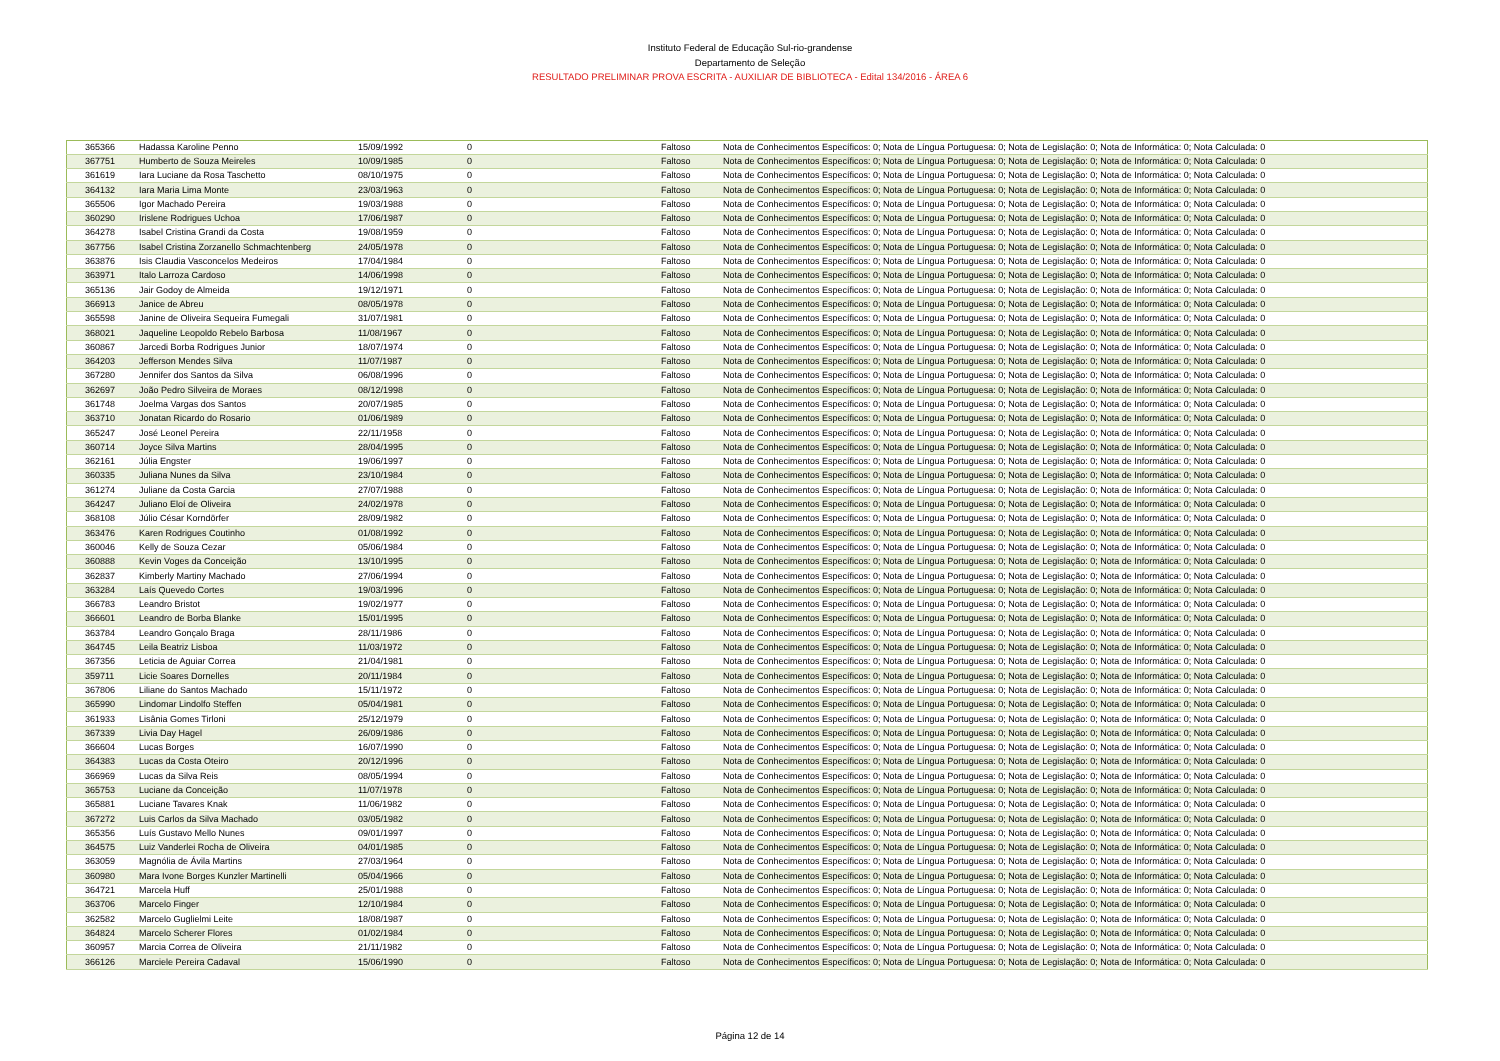Instituto Federal de Educação Sul-rio-grandense
Departamento de Seleção
RESULTADO PRELIMINAR PROVA ESCRITA - AUXILIAR DE BIBLIOTECA - Edital 134/2016 - ÁREA 6
| 365366 | Hadassa Karoline Penno | 15/09/1992 | 0 | Faltoso | Nota de Conhecimentos Específicos: 0; Nota de Língua Portuguesa: 0; Nota de Legislação: 0; Nota de Informática: 0; Nota Calculada: 0 |
| 367751 | Humberto de Souza Meireles | 10/09/1985 | 0 | Faltoso | Nota de Conhecimentos Específicos: 0; Nota de Língua Portuguesa: 0; Nota de Legislação: 0; Nota de Informática: 0; Nota Calculada: 0 |
| 361619 | Iara Luciane da Rosa Taschetto | 08/10/1975 | 0 | Faltoso | Nota de Conhecimentos Específicos: 0; Nota de Língua Portuguesa: 0; Nota de Legislação: 0; Nota de Informática: 0; Nota Calculada: 0 |
| 364132 | Iara Maria Lima Monte | 23/03/1963 | 0 | Faltoso | Nota de Conhecimentos Específicos: 0; Nota de Língua Portuguesa: 0; Nota de Legislação: 0; Nota de Informática: 0; Nota Calculada: 0 |
| 365506 | Igor Machado Pereira | 19/03/1988 | 0 | Faltoso | Nota de Conhecimentos Específicos: 0; Nota de Língua Portuguesa: 0; Nota de Legislação: 0; Nota de Informática: 0; Nota Calculada: 0 |
| 360290 | Irislene Rodrigues Uchoa | 17/06/1987 | 0 | Faltoso | Nota de Conhecimentos Específicos: 0; Nota de Língua Portuguesa: 0; Nota de Legislação: 0; Nota de Informática: 0; Nota Calculada: 0 |
| 364278 | Isabel Cristina Grandi da Costa | 19/08/1959 | 0 | Faltoso | Nota de Conhecimentos Específicos: 0; Nota de Língua Portuguesa: 0; Nota de Legislação: 0; Nota de Informática: 0; Nota Calculada: 0 |
| 367756 | Isabel Cristina Zorzanello Schmachtenberg | 24/05/1978 | 0 | Faltoso | Nota de Conhecimentos Específicos: 0; Nota de Língua Portuguesa: 0; Nota de Legislação: 0; Nota de Informática: 0; Nota Calculada: 0 |
| 363876 | Isis Claudia Vasconcelos Medeiros | 17/04/1984 | 0 | Faltoso | Nota de Conhecimentos Específicos: 0; Nota de Língua Portuguesa: 0; Nota de Legislação: 0; Nota de Informática: 0; Nota Calculada: 0 |
| 363971 | Italo Larroza Cardoso | 14/06/1998 | 0 | Faltoso | Nota de Conhecimentos Específicos: 0; Nota de Língua Portuguesa: 0; Nota de Legislação: 0; Nota de Informática: 0; Nota Calculada: 0 |
| 365136 | Jair Godoy de Almeida | 19/12/1971 | 0 | Faltoso | Nota de Conhecimentos Específicos: 0; Nota de Língua Portuguesa: 0; Nota de Legislação: 0; Nota de Informática: 0; Nota Calculada: 0 |
| 366913 | Janice de Abreu | 08/05/1978 | 0 | Faltoso | Nota de Conhecimentos Específicos: 0; Nota de Língua Portuguesa: 0; Nota de Legislação: 0; Nota de Informática: 0; Nota Calculada: 0 |
| 365598 | Janine de Oliveira Sequeira Fumegali | 31/07/1981 | 0 | Faltoso | Nota de Conhecimentos Específicos: 0; Nota de Língua Portuguesa: 0; Nota de Legislação: 0; Nota de Informática: 0; Nota Calculada: 0 |
| 368021 | Jaqueline Leopoldo Rebelo Barbosa | 11/08/1967 | 0 | Faltoso | Nota de Conhecimentos Específicos: 0; Nota de Língua Portuguesa: 0; Nota de Legislação: 0; Nota de Informática: 0; Nota Calculada: 0 |
| 360867 | Jarcedi Borba Rodrigues Junior | 18/07/1974 | 0 | Faltoso | Nota de Conhecimentos Específicos: 0; Nota de Língua Portuguesa: 0; Nota de Legislação: 0; Nota de Informática: 0; Nota Calculada: 0 |
| 364203 | Jefferson Mendes Silva | 11/07/1987 | 0 | Faltoso | Nota de Conhecimentos Específicos: 0; Nota de Língua Portuguesa: 0; Nota de Legislação: 0; Nota de Informática: 0; Nota Calculada: 0 |
| 367280 | Jennifer dos Santos da Silva | 06/08/1996 | 0 | Faltoso | Nota de Conhecimentos Específicos: 0; Nota de Língua Portuguesa: 0; Nota de Legislação: 0; Nota de Informática: 0; Nota Calculada: 0 |
| 362697 | João Pedro Silveira de Moraes | 08/12/1998 | 0 | Faltoso | Nota de Conhecimentos Específicos: 0; Nota de Língua Portuguesa: 0; Nota de Legislação: 0; Nota de Informática: 0; Nota Calculada: 0 |
| 361748 | Joelma Vargas dos Santos | 20/07/1985 | 0 | Faltoso | Nota de Conhecimentos Específicos: 0; Nota de Língua Portuguesa: 0; Nota de Legislação: 0; Nota de Informática: 0; Nota Calculada: 0 |
| 363710 | Jonatan Ricardo do Rosario | 01/06/1989 | 0 | Faltoso | Nota de Conhecimentos Específicos: 0; Nota de Língua Portuguesa: 0; Nota de Legislação: 0; Nota de Informática: 0; Nota Calculada: 0 |
| 365247 | José Leonel Pereira | 22/11/1958 | 0 | Faltoso | Nota de Conhecimentos Específicos: 0; Nota de Língua Portuguesa: 0; Nota de Legislação: 0; Nota de Informática: 0; Nota Calculada: 0 |
| 360714 | Joyce Silva Martins | 28/04/1995 | 0 | Faltoso | Nota de Conhecimentos Específicos: 0; Nota de Língua Portuguesa: 0; Nota de Legislação: 0; Nota de Informática: 0; Nota Calculada: 0 |
| 362161 | Júlia Engster | 19/06/1997 | 0 | Faltoso | Nota de Conhecimentos Específicos: 0; Nota de Língua Portuguesa: 0; Nota de Legislação: 0; Nota de Informática: 0; Nota Calculada: 0 |
| 360335 | Juliana Nunes da Silva | 23/10/1984 | 0 | Faltoso | Nota de Conhecimentos Específicos: 0; Nota de Língua Portuguesa: 0; Nota de Legislação: 0; Nota de Informática: 0; Nota Calculada: 0 |
| 361274 | Juliane da Costa Garcia | 27/07/1988 | 0 | Faltoso | Nota de Conhecimentos Específicos: 0; Nota de Língua Portuguesa: 0; Nota de Legislação: 0; Nota de Informática: 0; Nota Calculada: 0 |
| 364247 | Juliano Eloí de Oliveira | 24/02/1978 | 0 | Faltoso | Nota de Conhecimentos Específicos: 0; Nota de Língua Portuguesa: 0; Nota de Legislação: 0; Nota de Informática: 0; Nota Calculada: 0 |
| 368108 | Júlio César Korndörfer | 28/09/1982 | 0 | Faltoso | Nota de Conhecimentos Específicos: 0; Nota de Língua Portuguesa: 0; Nota de Legislação: 0; Nota de Informática: 0; Nota Calculada: 0 |
| 363476 | Karen Rodrigues Coutinho | 01/08/1992 | 0 | Faltoso | Nota de Conhecimentos Específicos: 0; Nota de Língua Portuguesa: 0; Nota de Legislação: 0; Nota de Informática: 0; Nota Calculada: 0 |
| 360046 | Kelly de Souza Cezar | 05/06/1984 | 0 | Faltoso | Nota de Conhecimentos Específicos: 0; Nota de Língua Portuguesa: 0; Nota de Legislação: 0; Nota de Informática: 0; Nota Calculada: 0 |
| 360888 | Kevin Voges da Conceição | 13/10/1995 | 0 | Faltoso | Nota de Conhecimentos Específicos: 0; Nota de Língua Portuguesa: 0; Nota de Legislação: 0; Nota de Informática: 0; Nota Calculada: 0 |
| 362837 | Kimberly Martiny Machado | 27/06/1994 | 0 | Faltoso | Nota de Conhecimentos Específicos: 0; Nota de Língua Portuguesa: 0; Nota de Legislação: 0; Nota de Informática: 0; Nota Calculada: 0 |
| 363284 | Laís Quevedo Cortes | 19/03/1996 | 0 | Faltoso | Nota de Conhecimentos Específicos: 0; Nota de Língua Portuguesa: 0; Nota de Legislação: 0; Nota de Informática: 0; Nota Calculada: 0 |
| 366783 | Leandro Bristot | 19/02/1977 | 0 | Faltoso | Nota de Conhecimentos Específicos: 0; Nota de Língua Portuguesa: 0; Nota de Legislação: 0; Nota de Informática: 0; Nota Calculada: 0 |
| 366601 | Leandro de Borba Blanke | 15/01/1995 | 0 | Faltoso | Nota de Conhecimentos Específicos: 0; Nota de Língua Portuguesa: 0; Nota de Legislação: 0; Nota de Informática: 0; Nota Calculada: 0 |
| 363784 | Leandro Gonçalo Braga | 28/11/1986 | 0 | Faltoso | Nota de Conhecimentos Específicos: 0; Nota de Língua Portuguesa: 0; Nota de Legislação: 0; Nota de Informática: 0; Nota Calculada: 0 |
| 364745 | Leila Beatriz Lisboa | 11/03/1972 | 0 | Faltoso | Nota de Conhecimentos Específicos: 0; Nota de Língua Portuguesa: 0; Nota de Legislação: 0; Nota de Informática: 0; Nota Calculada: 0 |
| 367356 | Leticia de Aguiar Correa | 21/04/1981 | 0 | Faltoso | Nota de Conhecimentos Específicos: 0; Nota de Língua Portuguesa: 0; Nota de Legislação: 0; Nota de Informática: 0; Nota Calculada: 0 |
| 359711 | Licie Soares Dornelles | 20/11/1984 | 0 | Faltoso | Nota de Conhecimentos Específicos: 0; Nota de Língua Portuguesa: 0; Nota de Legislação: 0; Nota de Informática: 0; Nota Calculada: 0 |
| 367806 | Liliane do Santos Machado | 15/11/1972 | 0 | Faltoso | Nota de Conhecimentos Específicos: 0; Nota de Língua Portuguesa: 0; Nota de Legislação: 0; Nota de Informática: 0; Nota Calculada: 0 |
| 365990 | Lindomar Lindolfo Steffen | 05/04/1981 | 0 | Faltoso | Nota de Conhecimentos Específicos: 0; Nota de Língua Portuguesa: 0; Nota de Legislação: 0; Nota de Informática: 0; Nota Calculada: 0 |
| 361933 | Lisânia Gomes Tirloni | 25/12/1979 | 0 | Faltoso | Nota de Conhecimentos Específicos: 0; Nota de Língua Portuguesa: 0; Nota de Legislação: 0; Nota de Informática: 0; Nota Calculada: 0 |
| 367339 | Livia Day Hagel | 26/09/1986 | 0 | Faltoso | Nota de Conhecimentos Específicos: 0; Nota de Língua Portuguesa: 0; Nota de Legislação: 0; Nota de Informática: 0; Nota Calculada: 0 |
| 366604 | Lucas Borges | 16/07/1990 | 0 | Faltoso | Nota de Conhecimentos Específicos: 0; Nota de Língua Portuguesa: 0; Nota de Legislação: 0; Nota de Informática: 0; Nota Calculada: 0 |
| 364383 | Lucas da Costa Oteiro | 20/12/1996 | 0 | Faltoso | Nota de Conhecimentos Específicos: 0; Nota de Língua Portuguesa: 0; Nota de Legislação: 0; Nota de Informática: 0; Nota Calculada: 0 |
| 366969 | Lucas da Silva Reis | 08/05/1994 | 0 | Faltoso | Nota de Conhecimentos Específicos: 0; Nota de Língua Portuguesa: 0; Nota de Legislação: 0; Nota de Informática: 0; Nota Calculada: 0 |
| 365753 | Luciane da Conceição | 11/07/1978 | 0 | Faltoso | Nota de Conhecimentos Específicos: 0; Nota de Língua Portuguesa: 0; Nota de Legislação: 0; Nota de Informática: 0; Nota Calculada: 0 |
| 365881 | Luciane Tavares Knak | 11/06/1982 | 0 | Faltoso | Nota de Conhecimentos Específicos: 0; Nota de Língua Portuguesa: 0; Nota de Legislação: 0; Nota de Informática: 0; Nota Calculada: 0 |
| 367272 | Luis Carlos da Silva Machado | 03/05/1982 | 0 | Faltoso | Nota de Conhecimentos Específicos: 0; Nota de Língua Portuguesa: 0; Nota de Legislação: 0; Nota de Informática: 0; Nota Calculada: 0 |
| 365356 | Luís Gustavo Mello Nunes | 09/01/1997 | 0 | Faltoso | Nota de Conhecimentos Específicos: 0; Nota de Língua Portuguesa: 0; Nota de Legislação: 0; Nota de Informática: 0; Nota Calculada: 0 |
| 364575 | Luiz Vanderlei Rocha de Oliveira | 04/01/1985 | 0 | Faltoso | Nota de Conhecimentos Específicos: 0; Nota de Língua Portuguesa: 0; Nota de Legislação: 0; Nota de Informática: 0; Nota Calculada: 0 |
| 363059 | Magnólia de Ávila Martins | 27/03/1964 | 0 | Faltoso | Nota de Conhecimentos Específicos: 0; Nota de Língua Portuguesa: 0; Nota de Legislação: 0; Nota de Informática: 0; Nota Calculada: 0 |
| 360980 | Mara Ivone Borges Kunzler Martinelli | 05/04/1966 | 0 | Faltoso | Nota de Conhecimentos Específicos: 0; Nota de Língua Portuguesa: 0; Nota de Legislação: 0; Nota de Informática: 0; Nota Calculada: 0 |
| 364721 | Marcela Huff | 25/01/1988 | 0 | Faltoso | Nota de Conhecimentos Específicos: 0; Nota de Língua Portuguesa: 0; Nota de Legislação: 0; Nota de Informática: 0; Nota Calculada: 0 |
| 363706 | Marcelo Finger | 12/10/1984 | 0 | Faltoso | Nota de Conhecimentos Específicos: 0; Nota de Língua Portuguesa: 0; Nota de Legislação: 0; Nota de Informática: 0; Nota Calculada: 0 |
| 362582 | Marcelo Guglielmi Leite | 18/08/1987 | 0 | Faltoso | Nota de Conhecimentos Específicos: 0; Nota de Língua Portuguesa: 0; Nota de Legislação: 0; Nota de Informática: 0; Nota Calculada: 0 |
| 364824 | Marcelo Scherer Flores | 01/02/1984 | 0 | Faltoso | Nota de Conhecimentos Específicos: 0; Nota de Língua Portuguesa: 0; Nota de Legislação: 0; Nota de Informática: 0; Nota Calculada: 0 |
| 360957 | Marcia Correa de Oliveira | 21/11/1982 | 0 | Faltoso | Nota de Conhecimentos Específicos: 0; Nota de Língua Portuguesa: 0; Nota de Legislação: 0; Nota de Informática: 0; Nota Calculada: 0 |
| 366126 | Marciele Pereira Cadaval | 15/06/1990 | 0 | Faltoso | Nota de Conhecimentos Específicos: 0; Nota de Língua Portuguesa: 0; Nota de Legislação: 0; Nota de Informática: 0; Nota Calculada: 0 |
Página 12 de 14